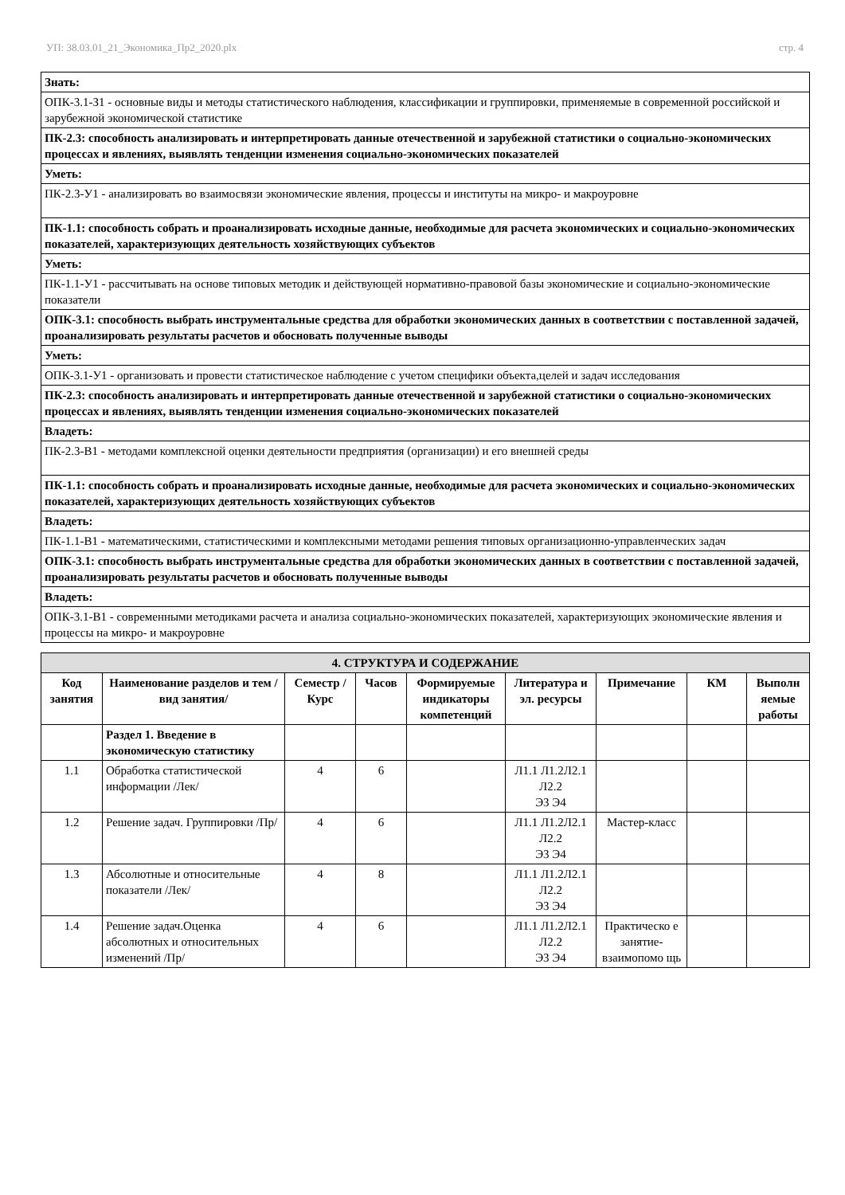УП: 38.03.01_21_Экономика_Пр2_2020.plx стр. 4
| Знать: |
| ОПК-3.1-З1 - основные виды и методы статистического наблюдения, классификации и группировки, применяемые в современной российской и зарубежной экономической статистике |
| ПК-2.3: способность анализировать и интерпретировать данные отечественной и зарубежной статистики о социально-экономических процессах и явлениях, выявлять тенденции изменения социально-экономических показателей |
| Уметь: |
| ПК-2.3-У1 - анализировать во взаимосвязи экономические явления, процессы и институты на микро- и макроуровне |
| ПК-1.1: способность собрать и проанализировать исходные данные, необходимые для расчета экономических и социально-экономических показателей, характеризующих деятельность хозяйствующих субъектов |
| Уметь: |
| ПК-1.1-У1 - рассчитывать на основе типовых методик и действующей нормативно-правовой базы экономические и социально-экономические показатели |
| ОПК-3.1: способность выбрать инструментальные средства для обработки экономических данных в соответствии с поставленной задачей, проанализировать результаты расчетов и обосновать полученные выводы |
| Уметь: |
| ОПК-3.1-У1 - организовать и провести статистическое наблюдение с учетом специфики объекта,целей и задач исследования |
| ПК-2.3: способность анализировать и интерпретировать данные отечественной и зарубежной статистики о социально-экономических процессах и явлениях, выявлять тенденции изменения социально-экономических показателей |
| Владеть: |
| ПК-2.3-В1 - методами комплексной оценки деятельности предприятия (организации) и его внешней среды |
| ПК-1.1: способность собрать и проанализировать исходные данные, необходимые для расчета экономических и социально-экономических показателей, характеризующих деятельность хозяйствующих субъектов |
| Владеть: |
| ПК-1.1-В1 - математическими, статистическими и комплексными методами решения типовых организационно-управленческих задач |
| ОПК-3.1: способность выбрать инструментальные средства для обработки экономических данных в соответствии с поставленной задачей, проанализировать результаты расчетов и обосновать полученные выводы |
| Владеть: |
| ОПК-3.1-В1 - современными методиками расчета и анализа социально-экономических показателей, характеризующих экономические явления и процессы на микро- и макроуровне |
| 4. СТРУКТУРА И СОДЕРЖАНИЕ | | | | | | | | |
| Код занятия | Наименование разделов и тем /вид занятия/ | Семестр / Курс | Часов | Формируемые индикаторы компетенций | Литература и эл. ресурсы | Примечание | КМ | Выполн яемые работы |
| | Раздел 1. Введение в экономическую статистику | | | | | | | |
| 1.1 | Обработка статистической информации /Лек/ | 4 | 6 | | Л1.1 Л1.2Л2.1 Л2.2 Э3 Э4 | | | |
| 1.2 | Решение задач. Группировки /Пр/ | 4 | 6 | | Л1.1 Л1.2Л2.1 Л2.2 Э3 Э4 | Мастер-класс | | |
| 1.3 | Абсолютные и относительные показатели /Лек/ | 4 | 8 | | Л1.1 Л1.2Л2.1 Л2.2 Э3 Э4 | | | |
| 1.4 | Решение задач.Оценка абсолютных и относительных изменений /Пр/ | 4 | 6 | | Л1.1 Л1.2Л2.1 Л2.2 Э3 Э4 | Практическо е занятие-взаимопомо щь | | |